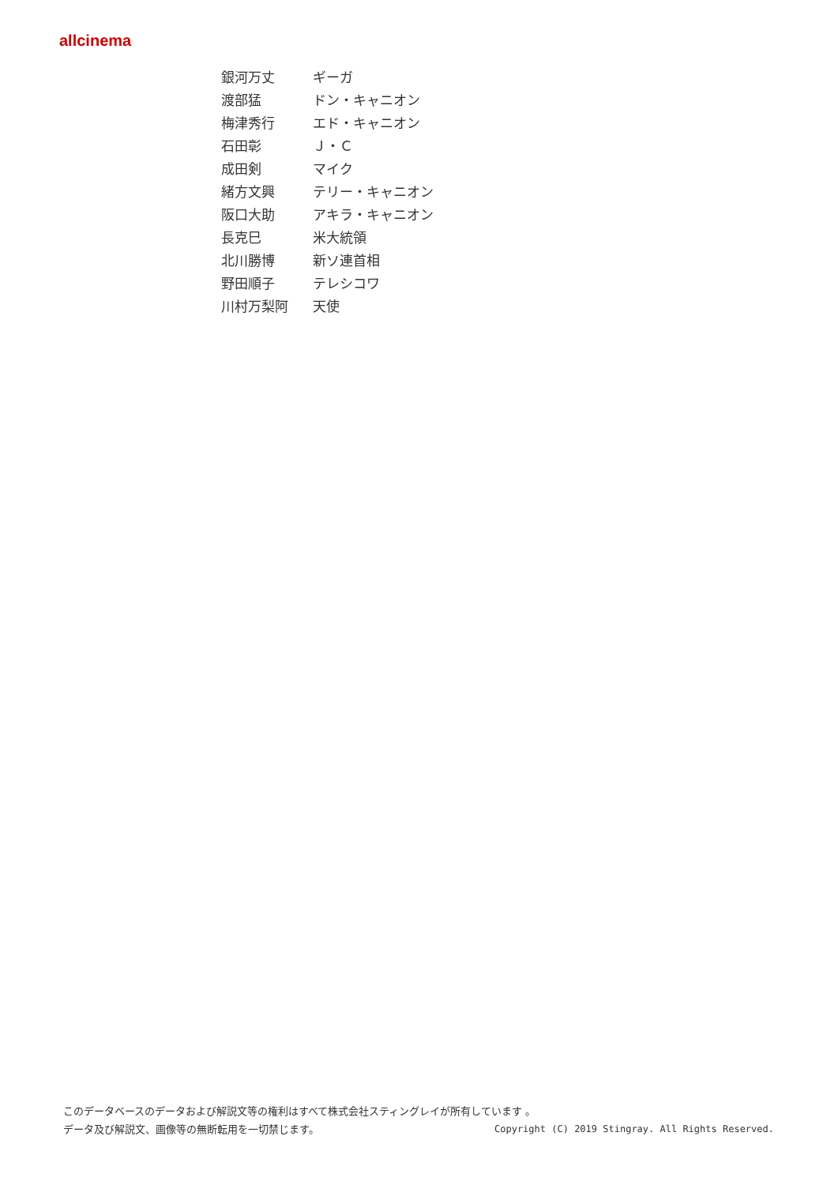allcinema
| 銀河万丈 | ギーガ |
| 渡部猛 | ドン・キャニオン |
| 梅津秀行 | エド・キャニオン |
| 石田彰 | Ｊ・Ｃ |
| 成田剣 | マイク |
| 緒方文興 | テリー・キャニオン |
| 阪口大助 | アキラ・キャニオン |
| 長克巳 | 米大統領 |
| 北川勝博 | 新ソ連首相 |
| 野田順子 | テレシコワ |
| 川村万梨阿 | 天使 |
このデータベースのデータおよび解説文等の権利はすべて株式会社スティングレイが所有しています 。
Copyright (C) 2019 Stingray. All Rights Reserved. データ及び解説文、画像等の無断転用を一切禁じます。